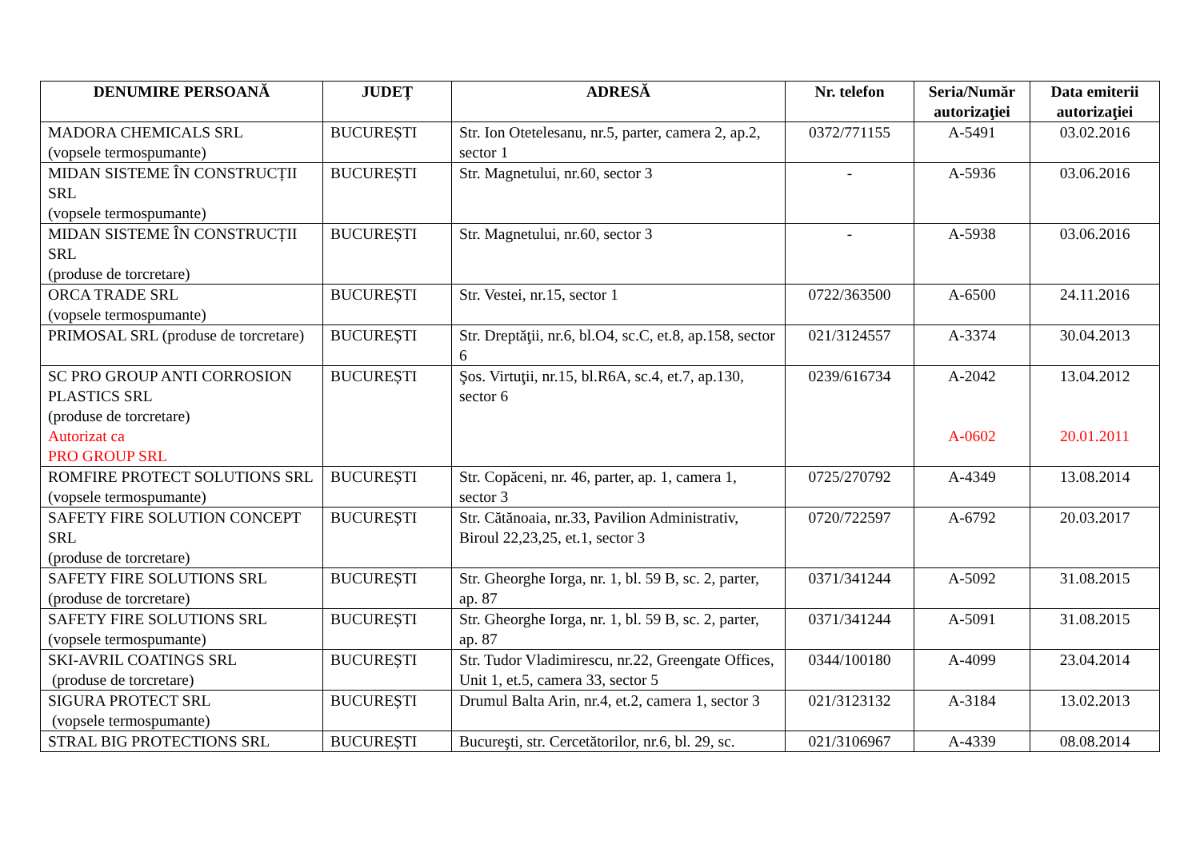| DENUMIRE PERSOANĂ | JUDEȚ | ADRESĂ | Nr. telefon | Seria/Număr autorizaţiei | Data emiterii autorizaţiei |
| --- | --- | --- | --- | --- | --- |
| MADORA CHEMICALS SRL (vopsele termospumante) | BUCUREȘTI | Str. Ion Otetelesanu, nr.5, parter, camera 2, ap.2, sector 1 | 0372/771155 | A-5491 | 03.02.2016 |
| MIDAN SISTEME ÎN CONSTRUCȚII SRL (vopsele termospumante) | BUCUREȘTI | Str. Magnetului, nr.60, sector 3 | - | A-5936 | 03.06.2016 |
| MIDAN SISTEME ÎN CONSTRUCȚII SRL (produse de torcretare) | BUCUREȘTI | Str. Magnetului, nr.60, sector 3 | - | A-5938 | 03.06.2016 |
| ORCA TRADE SRL (vopsele termospumante) | BUCUREȘTI | Str. Vestei, nr.15, sector 1 | 0722/363500 | A-6500 | 24.11.2016 |
| PRIMOSAL SRL (produse de torcretare) | BUCUREȘTI | Str. Dreptăţii, nr.6, bl.O4, sc.C, et.8, ap.158, sector 6 | 021/3124557 | A-3374 | 30.04.2013 |
| SC PRO GROUP ANTI CORROSION PLASTICS SRL (produse de torcretare) Autorizat ca PRO GROUP SRL | BUCUREȘTI | Şos. Virtuţii, nr.15, bl.R6A, sc.4, et.7, ap.130, sector 6 | 0239/616734 | A-2042 A-0602 | 13.04.2012 20.01.2011 |
| ROMFIRE PROTECT SOLUTIONS SRL (vopsele termospumante) | BUCUREȘTI | Str. Copăceni, nr. 46, parter, ap. 1, camera 1, sector 3 | 0725/270792 | A-4349 | 13.08.2014 |
| SAFETY FIRE SOLUTION CONCEPT SRL (produse de torcretare) | BUCUREȘTI | Str. Cătănoaia, nr.33, Pavilion Administrativ, Biroul 22,23,25, et.1, sector 3 | 0720/722597 | A-6792 | 20.03.2017 |
| SAFETY FIRE SOLUTIONS SRL (produse de torcretare) | BUCUREȘTI | Str. Gheorghe Iorga, nr. 1, bl. 59 B, sc. 2, parter, ap. 87 | 0371/341244 | A-5092 | 31.08.2015 |
| SAFETY FIRE SOLUTIONS SRL (vopsele termospumante) | BUCUREȘTI | Str. Gheorghe Iorga, nr. 1, bl. 59 B, sc. 2, parter, ap. 87 | 0371/341244 | A-5091 | 31.08.2015 |
| SKI-AVRIL COATINGS SRL (produse de torcretare) | BUCUREȘTI | Str. Tudor Vladimirescu, nr.22, Greengate Offices, Unit 1, et.5, camera 33, sector 5 | 0344/100180 | A-4099 | 23.04.2014 |
| SIGURA PROTECT SRL (vopsele termospumante) | BUCUREȘTI | Drumul Balta Arin, nr.4, et.2, camera 1, sector 3 | 021/3123132 | A-3184 | 13.02.2013 |
| STRAL BIG PROTECTIONS SRL | BUCUREȘTI | Bucureşti, str. Cercetătorilor, nr.6, bl. 29, sc. | 021/3106967 | A-4339 | 08.08.2014 |